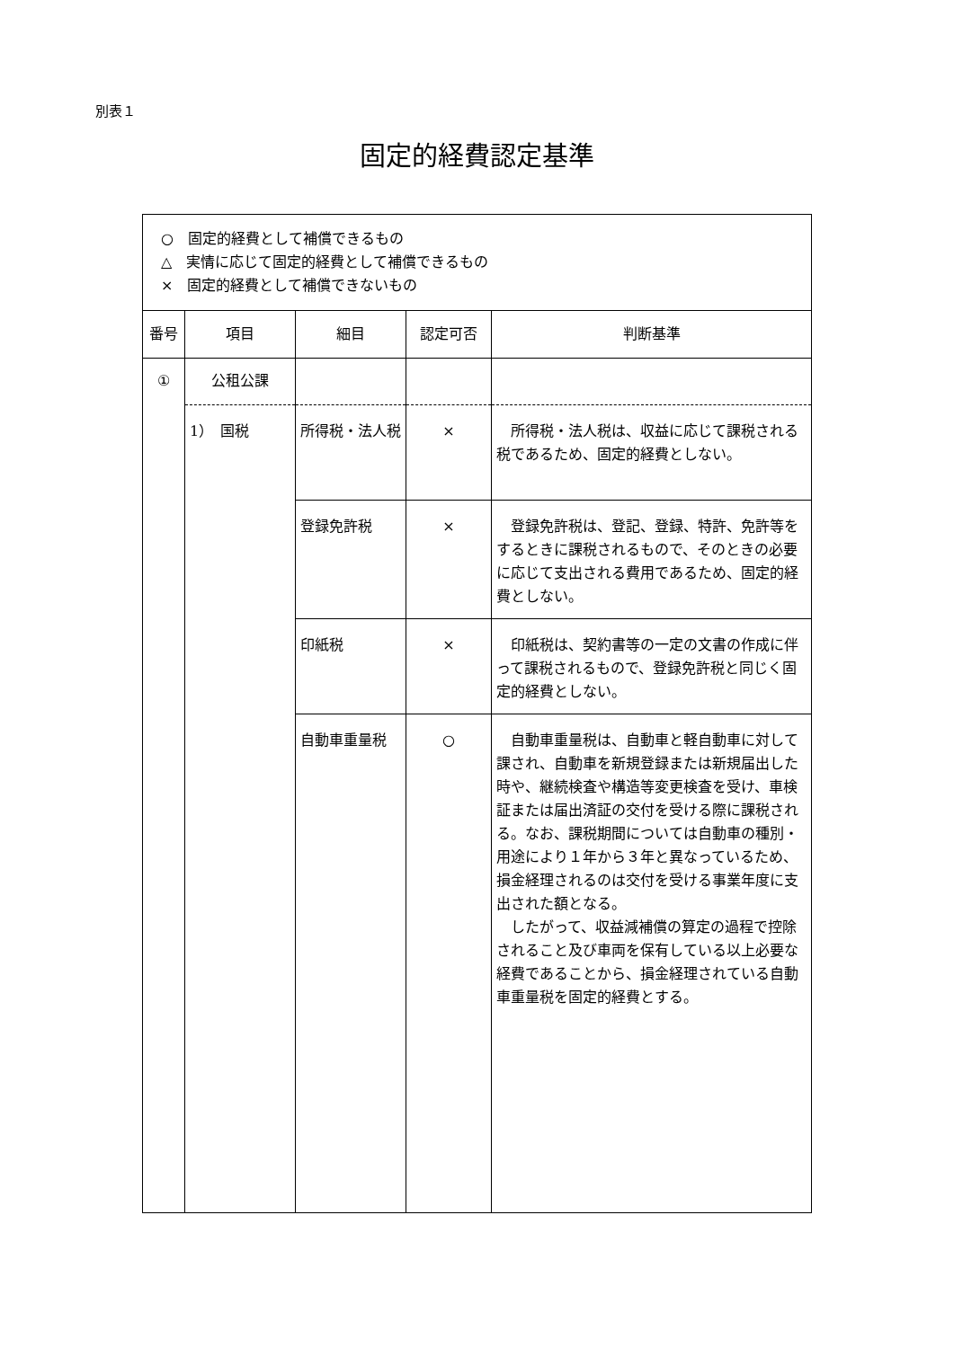別表１
固定的経費認定基準
| ○ 固定的経費として補償できるもの △ 実情に応じて固定的経費として補償できるもの × 固定的経費として補償できないもの | | | | |
| 番号 | 項目 | 細目 | 認定可否 | 判断基準 |
| ① | 公租公課 | | | |
| | 1） 国税 | 所得税・法人税 | × | 所得税・法人税は、収益に応じて課税される税であるため、固定的経費としない。 |
| | | 登録免許税 | × | 登録免許税は、登記、登録、特許、免許等をするときに課税されるもので、そのときの必要に応じて支出される費用であるため、固定的経費としない。 |
| | | 印紙税 | × | 印紙税は、契約書等の一定の文書の作成に伴って課税されるもので、登録免許税と同じく固定的経費としない。 |
| | | 自動車重量税 | ○ | 自動車重量税は、自動車と軽自動車に対して課され、自動車を新規登録または新規届出した時や、継続検査や構造等変更検査を受け、車検証または届出済証の交付を受ける際に課税される。なお、課税期間については自動車の種別・用途により１年から３年と異なっているため、損金経理されるのは交付を受ける事業年度に支出された額となる。 したがって、収益減補償の算定の過程で控除されること及び車両を保有している以上必要な経費であることから、損金経理されている自動車重量税を固定的経費とする。 |